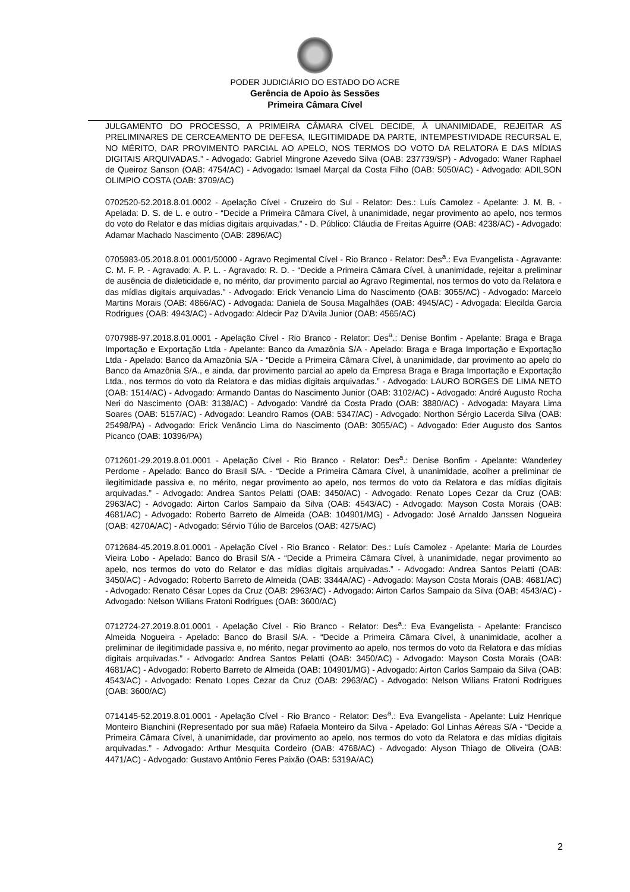PODER JUDICIÁRIO DO ESTADO DO ACRE
Gerência de Apoio às Sessões
Primeira Câmara Cível
JULGAMENTO DO PROCESSO, A PRIMEIRA CÂMARA CÍVEL DECIDE, À UNANIMIDADE, REJEITAR AS PRELIMINARES DE CERCEAMENTO DE DEFESA, ILEGITIMIDADE DA PARTE, INTEMPESTIVIDADE RECURSAL E, NO MÉRITO, DAR PROVIMENTO PARCIAL AO APELO, NOS TERMOS DO VOTO DA RELATORA E DAS MÍDIAS DIGITAIS ARQUIVADAS.” - Advogado: Gabriel Mingrone Azevedo Silva (OAB: 237739/SP) - Advogado: Waner Raphael de Queiroz Sanson (OAB: 4754/AC) - Advogado: Ismael Marçal da Costa Filho (OAB: 5050/AC) - Advogado: ADILSON OLIMPIO COSTA (OAB: 3709/AC)
0702520-52.2018.8.01.0002 - Apelação Cível - Cruzeiro do Sul - Relator: Des.: Luís Camolez - Apelante: J. M. B. - Apelada: D. S. de L. e outro - “Decide a Primeira Câmara Cível, à unanimidade, negar provimento ao apelo, nos termos do voto do Relator e das mídias digitais arquivadas.” - D. Público: Cláudia de Freitas Aguirre (OAB: 4238/AC) - Advogado: Adamar Machado Nascimento (OAB: 2896/AC)
0705983-05.2018.8.01.0001/50000 - Agravo Regimental Cível - Rio Branco - Relator: Des<sup>a</sup>.: Eva Evangelista - Agravante: C. M. F. P. - Agravado: A. P. L. - Agravado: R. D. - “Decide a Primeira Câmara Cível, à unanimidade, rejeitar a preliminar de ausência de dialeticidade e, no mérito, dar provimento parcial ao Agravo Regimental, nos termos do voto da Relatora e das mídias digitais arquivadas.” - Advogado: Erick Venancio Lima do Nascimento (OAB: 3055/AC) - Advogado: Marcelo Martins Morais (OAB: 4866/AC) - Advogada: Daniela de Sousa Magalhães (OAB: 4945/AC) - Advogada: Elecilda Garcia Rodrigues (OAB: 4943/AC) - Advogado: Aldecir Paz D'Avila Junior (OAB: 4565/AC)
0707988-97.2018.8.01.0001 - Apelação Cível - Rio Branco - Relator: Des<sup>a</sup>.: Denise Bonfim - Apelante: Braga e Braga Importação e Exportação Ltda - Apelante: Banco da Amazônia S/A - Apelado: Braga e Braga Importação e Exportação Ltda - Apelado: Banco da Amazônia S/A - “Decide a Primeira Câmara Cível, à unanimidade, dar provimento ao apelo do Banco da Amazônia S/A., e ainda, dar provimento parcial ao apelo da Empresa Braga e Braga Importação e Exportação Ltda., nos termos do voto da Relatora e das mídias digitais arquivadas.” - Advogado: LAURO BORGES DE LIMA NETO (OAB: 1514/AC) - Advogado: Armando Dantas do Nascimento Junior (OAB: 3102/AC) - Advogado: André Augusto Rocha Neri do Nascimento (OAB: 3138/AC) - Advogado: Vandré da Costa Prado (OAB: 3880/AC) - Advogada: Mayara Lima Soares (OAB: 5157/AC) - Advogado: Leandro Ramos (OAB: 5347/AC) - Advogado: Northon Sérgio Lacerda Silva (OAB: 25498/PA) - Advogado: Erick Venâncio Lima do Nascimento (OAB: 3055/AC) - Advogado: Eder Augusto dos Santos Picanco (OAB: 10396/PA)
0712601-29.2019.8.01.0001 - Apelação Cível - Rio Branco - Relator: Des<sup>a</sup>.: Denise Bonfim - Apelante: Wanderley Perdome - Apelado: Banco do Brasil S/A. - “Decide a Primeira Câmara Cível, à unanimidade, acolher a preliminar de ilegitimidade passiva e, no mérito, negar provimento ao apelo, nos termos do voto da Relatora e das mídias digitais arquivadas.” - Advogado: Andrea Santos Pelatti (OAB: 3450/AC) - Advogado: Renato Lopes Cezar da Cruz (OAB: 2963/AC) - Advogado: Airton Carlos Sampaio da Silva (OAB: 4543/AC) - Advogado: Mayson Costa Morais (OAB: 4681/AC) - Advogado: Roberto Barreto de Almeida (OAB: 104901/MG) - Advogado: José Arnaldo Janssen Nogueira (OAB: 4270A/AC) - Advogado: Sérvio Túlio de Barcelos (OAB: 4275/AC)
0712684-45.2019.8.01.0001 - Apelação Cível - Rio Branco - Relator: Des.: Luís Camolez - Apelante: Maria de Lourdes Vieira Lobo - Apelado: Banco do Brasil S/A - “Decide a Primeira Câmara Cível, à unanimidade, negar provimento ao apelo, nos termos do voto do Relator e das mídias digitais arquivadas.” - Advogado: Andrea Santos Pelatti (OAB: 3450/AC) - Advogado: Roberto Barreto de Almeida (OAB: 3344A/AC) - Advogado: Mayson Costa Morais (OAB: 4681/AC) - Advogado: Renato César Lopes da Cruz (OAB: 2963/AC) - Advogado: Airton Carlos Sampaio da Silva (OAB: 4543/AC) - Advogado: Nelson Wilians Fratoni Rodrigues (OAB: 3600/AC)
0712724-27.2019.8.01.0001 - Apelação Cível - Rio Branco - Relator: Des<sup>a</sup>.: Eva Evangelista - Apelante: Francisco Almeida Nogueira - Apelado: Banco do Brasil S/A. - “Decide a Primeira Câmara Cível, à unanimidade, acolher a preliminar de ilegitimidade passiva e, no mérito, negar provimento ao apelo, nos termos do voto da Relatora e das mídias digitais arquivadas.” - Advogado: Andrea Santos Pelatti (OAB: 3450/AC) - Advogado: Mayson Costa Morais (OAB: 4681/AC) - Advogado: Roberto Barreto de Almeida (OAB: 104901/MG) - Advogado: Airton Carlos Sampaio da Silva (OAB: 4543/AC) - Advogado: Renato Lopes Cezar da Cruz (OAB: 2963/AC) - Advogado: Nelson Wilians Fratoni Rodrigues (OAB: 3600/AC)
0714145-52.2019.8.01.0001 - Apelação Cível - Rio Branco - Relator: Des<sup>a</sup>.: Eva Evangelista - Apelante: Luiz Henrique Monteiro Bianchini (Representado por sua mãe) Rafaela Monteiro da Silva - Apelado: Gol Linhas Aéreas S/A - “Decide a Primeira Câmara Cível, à unanimidade, dar provimento ao apelo, nos termos do voto da Relatora e das mídias digitais arquivadas.” - Advogado: Arthur Mesquita Cordeiro (OAB: 4768/AC) - Advogado: Alyson Thiago de Oliveira (OAB: 4471/AC) - Advogado: Gustavo Antônio Feres Paixão (OAB: 5319A/AC)
2